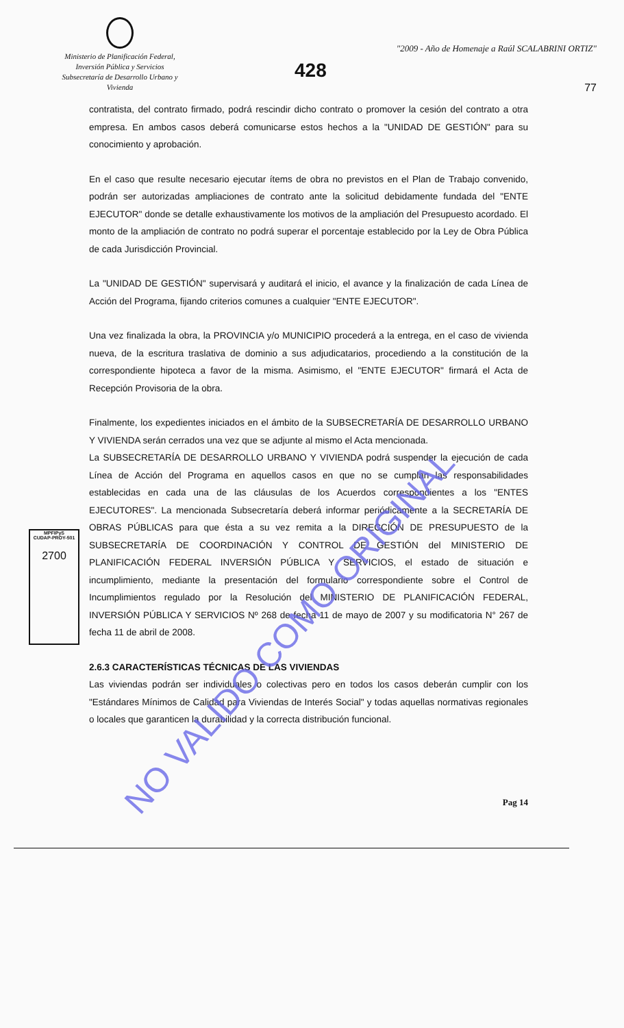Ministerio de Planificación Federal,
Inversión Pública y Servicios
Subsecretaría de Desarrollo Urbano y
Vivienda
"2009 - Año de Homenaje a Raúl SCALABRINI ORTIZ"
428
77
contratista, del contrato firmado, podrá rescindir dicho contrato o promover la cesión del contrato a otra empresa. En ambos casos deberá comunicarse estos hechos a la "UNIDAD DE GESTIÓN" para su conocimiento y aprobación.
En el caso que resulte necesario ejecutar ítems de obra no previstos en el Plan de Trabajo convenido, podrán ser autorizadas ampliaciones de contrato ante la solicitud debidamente fundada del "ENTE EJECUTOR" donde se detalle exhaustivamente los motivos de la ampliación del Presupuesto acordado. El monto de la ampliación de contrato no podrá superar el porcentaje establecido por la Ley de Obra Pública de cada Jurisdicción Provincial.
La "UNIDAD DE GESTIÓN" supervisará y auditará el inicio, el avance y la finalización de cada Línea de Acción del Programa, fijando criterios comunes a cualquier "ENTE EJECUTOR".
Una vez finalizada la obra, la PROVINCIA y/o MUNICIPIO procederá a la entrega, en el caso de vivienda nueva, de la escritura traslativa de dominio a sus adjudicatarios, procediendo a la constitución de la correspondiente hipoteca a favor de la misma. Asimismo, el "ENTE EJECUTOR" firmará el Acta de Recepción Provisoria de la obra.
Finalmente, los expedientes iniciados en el ámbito de la SUBSECRETARÍA DE DESARROLLO URBANO Y VIVIENDA serán cerrados una vez que se adjunte al mismo el Acta mencionada.
La SUBSECRETARÍA DE DESARROLLO URBANO Y VIVIENDA podrá suspender la ejecución de cada Línea de Acción del Programa en aquellos casos en que no se cumplan las responsabilidades establecidas en cada una de las cláusulas de los Acuerdos correspondientes a los "ENTES EJECUTORES". La mencionada Subsecretaría deberá informar periódicamente a la SECRETARÍA DE OBRAS PÚBLICAS para que ésta a su vez remita a la DIRECCIÓN DE PRESUPUESTO de la SUBSECRETARÍA DE COORDINACIÓN Y CONTROL DE GESTIÓN del MINISTERIO DE PLANIFICACIÓN FEDERAL INVERSIÓN PÚBLICA Y SERVICIOS, el estado de situación e incumplimiento, mediante la presentación del formulario correspondiente sobre el Control de Incumplimientos regulado por la Resolución del MINISTERIO DE PLANIFICACIÓN FEDERAL, INVERSIÓN PÚBLICA Y SERVICIOS Nº 268 de fecha 11 de mayo de 2007 y su modificatoria N° 267 de fecha 11 de abril de 2008.
2.6.3 CARACTERÍSTICAS TÉCNICAS DE LAS VIVIENDAS
Las viviendas podrán ser individuales o colectivas pero en todos los casos deberán cumplir con los "Estándares Mínimos de Calidad para Viviendas de Interés Social" y todas aquellas normativas regionales o locales que garanticen la durabilidad y la correcta distribución funcional.
Pag 14
MPFIPyS
CUDAP-PROY-501
2700
NO VALIDO COMO ORIGINAL